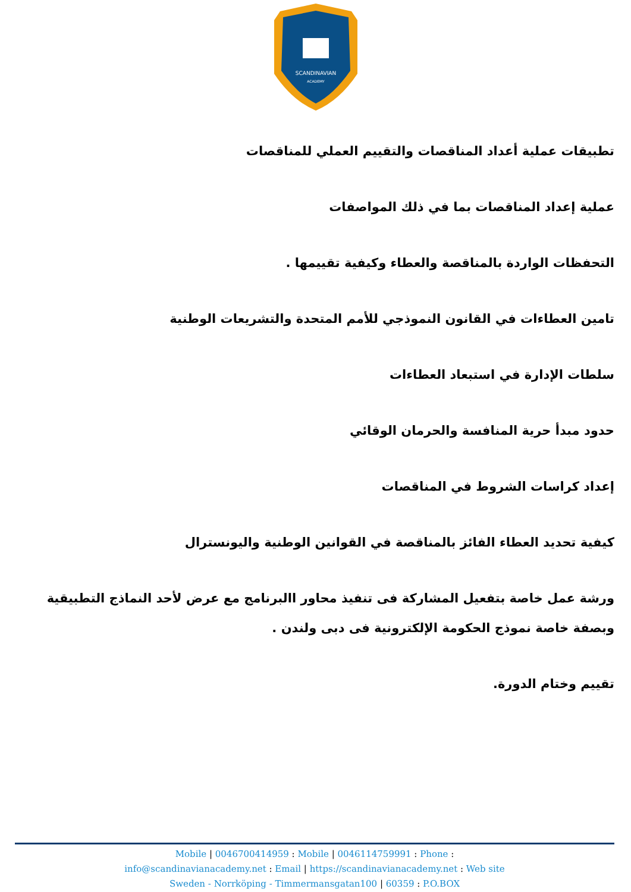SCANDINAVIAN
ACADEMY
تطبيقات عملية أعداد المناقصات والتقييم العملي للمناقصات
عملية إعداد المناقصات بما في ذلك المواصفات
التحفظات الواردة بالمناقصة والعطاء وكيفية تقييمها .
تامين العطاءات في القانون النموذجي للأمم المتحدة والتشريعات الوطنية
سلطات الإدارة في استبعاد العطاءات
حدود مبدأ حرية المنافسة والحرمان الوقائي
إعداد كراسات الشروط في المناقصات
كيفية تحديد العطاء الفائز بالمناقصة في القوانين الوطنية واليونسترال
ورشة عمل خاصة بتفعيل المشاركة فى تنفيذ محاور االبرنامج مع عرض لأحد النماذج التطبيقية وبصفة خاصة نموذج الحكومة الإلكترونية فى دبى ولندن .
تقييم وختام الدورة.
Mobile | 0046700414959 : Mobile | 0046114759991 : Phone :
info@scandinavianacademy.net : Email | https://scandinavianacademy.net : Web site
Sweden - Norrköping - Timmermansgatan100 | 60359 : P.O.BOX